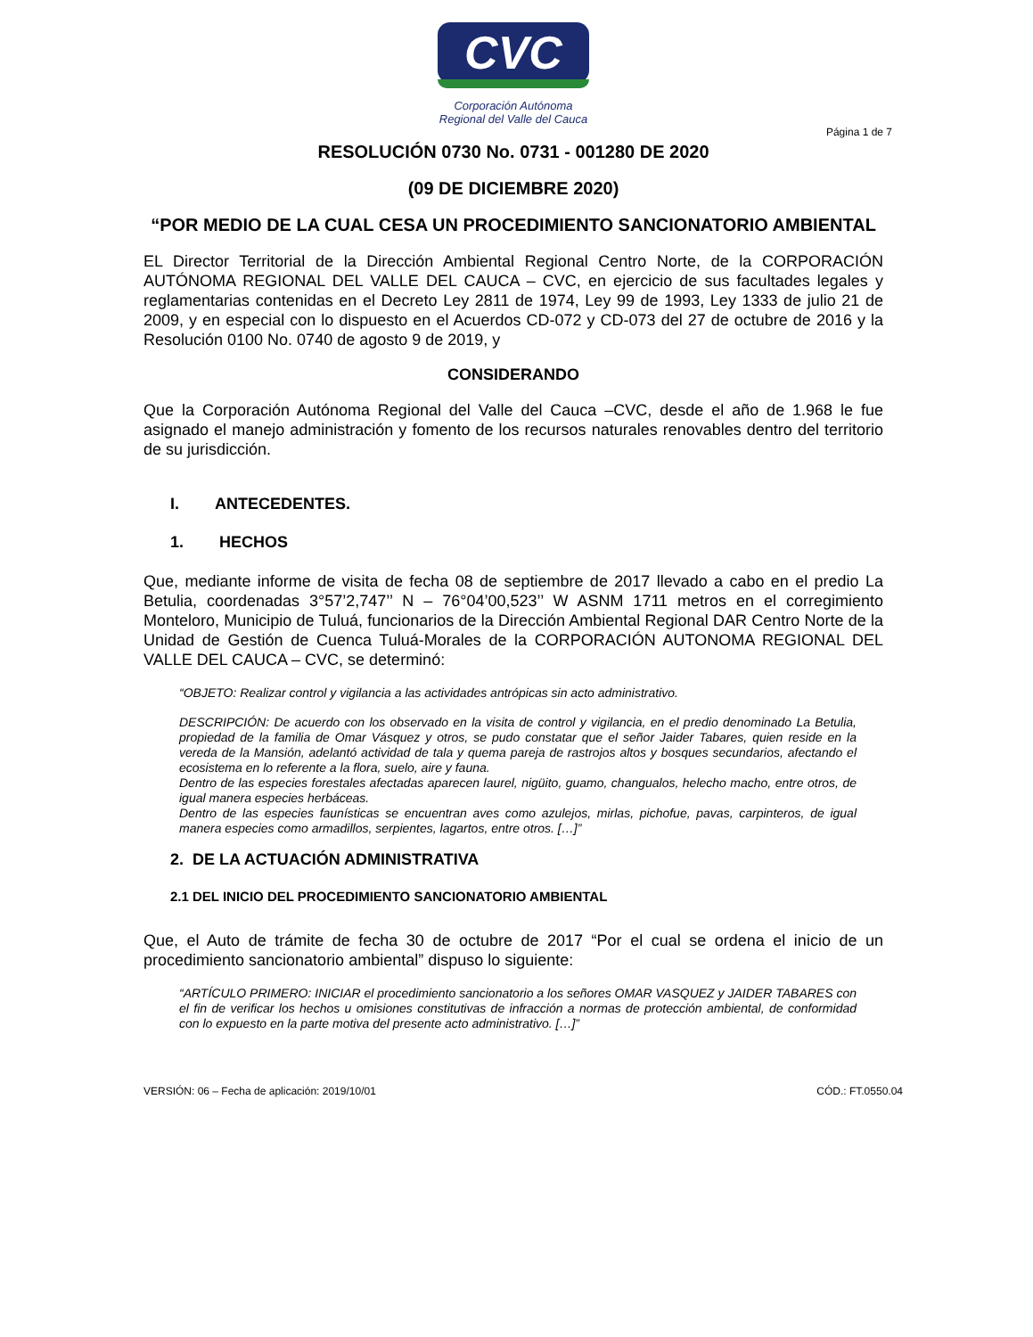CVC
Corporación Autónoma
Regional del Valle del Cauca
Página 1 de 7
RESOLUCIÓN 0730 No. 0731 - 001280 DE 2020
(09 DE DICIEMBRE 2020)
“POR MEDIO DE LA CUAL CESA UN PROCEDIMIENTO SANCIONATORIO AMBIENTAL
EL Director Territorial de la Dirección Ambiental Regional Centro Norte, de la CORPORACIÓN AUTÓNOMA REGIONAL DEL VALLE DEL CAUCA – CVC, en ejercicio de sus facultades legales y reglamentarias contenidas en el Decreto Ley 2811 de 1974, Ley 99 de 1993, Ley 1333 de julio 21 de 2009, y en especial con lo dispuesto en el Acuerdos CD-072 y CD-073 del 27 de octubre de 2016 y la Resolución 0100 No. 0740 de agosto 9 de 2019, y
CONSIDERANDO
Que la Corporación Autónoma Regional del Valle del Cauca –CVC, desde el año de 1.968 le fue asignado el manejo administración y fomento de los recursos naturales renovables dentro del territorio de su jurisdicción.
I. ANTECEDENTES.
1. HECHOS
Que, mediante informe de visita de fecha 08 de septiembre de 2017 llevado a cabo en el predio La Betulia, coordenadas 3°57’2,747’’ N – 76°04’00,523’’ W ASNM 1711 metros en el corregimiento Monteloro, Municipio de Tuluá, funcionarios de la Dirección Ambiental Regional DAR Centro Norte de la Unidad de Gestión de Cuenca Tuluá-Morales de la CORPORACIÓN AUTONOMA REGIONAL DEL VALLE DEL CAUCA – CVC, se determinó:
“OBJETO: Realizar control y vigilancia a las actividades antrópicas sin acto administrativo.
DESCRIPCIÓN: De acuerdo con los observado en la visita de control y vigilancia, en el predio denominado La Betulia, propiedad de la familia de Omar Vásquez y otros, se pudo constatar que el señor Jaider Tabares, quien reside en la vereda de la Mansión, adelantó actividad de tala y quema pareja de rastrojos altos y bosques secundarios, afectando el ecosistema en lo referente a la flora, suelo, aire y fauna.
Dentro de las especies forestales afectadas aparecen laurel, nigüito, guamo, changualos, helecho macho, entre otros, de igual manera especies herbáceas.
Dentro de las especies faunísticas se encuentran aves como azulejos, mirlas, pichofue, pavas, carpinteros, de igual manera especies como armadillos, serpientes, lagartos, entre otros. […]”
2. DE LA ACTUACIÓN ADMINISTRATIVA
2.1 DEL INICIO DEL PROCEDIMIENTO SANCIONATORIO AMBIENTAL
Que, el Auto de trámite de fecha 30 de octubre de 2017 “Por el cual se ordena el inicio de un procedimiento sancionatorio ambiental” dispuso lo siguiente:
“ARTÍCULO PRIMERO: INICIAR el procedimiento sancionatorio a los señores OMAR VASQUEZ y JAIDER TABARES con el fin de verificar los hechos u omisiones constitutivas de infracción a normas de protección ambiental, de conformidad con lo expuesto en la parte motiva del presente acto administrativo. […]”
VERSIÓN: 06 – Fecha de aplicación: 2019/10/01 CÓD.: FT.0550.04